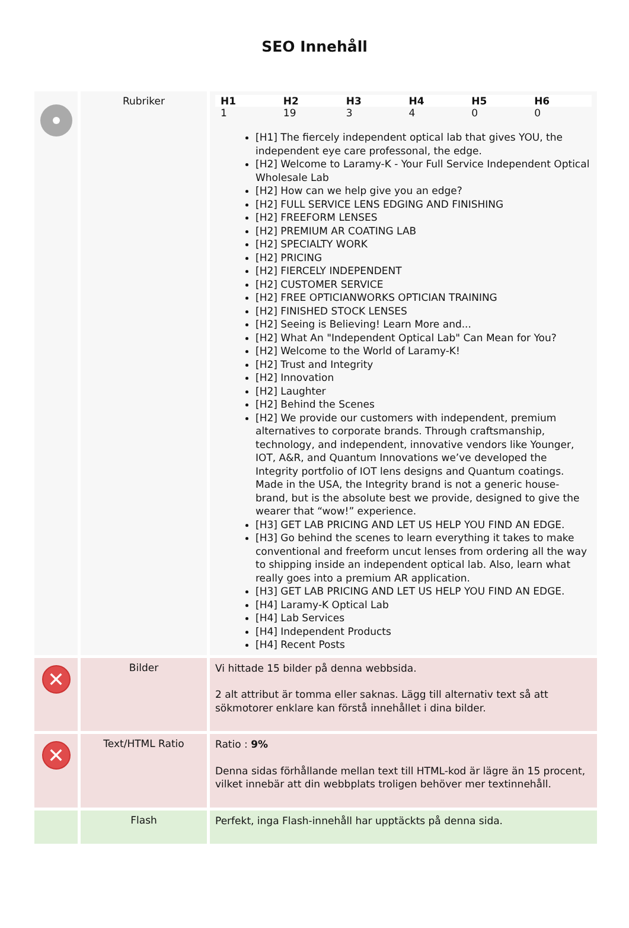SEO Innehåll
| | Rubriker | / H1 / H2 / H3 / H4 / H5 / H6 / / --- / --- / --- / --- / --- / --- / / 1 / 19 / 3 / 4 / 0 / 0 / [H1] The fiercely independent optical lab that gives YOU, the independent eye care professonal, the edge. [H2] Welcome to Laramy-K - Your Full Service Independent Optical Wholesale Lab [H2] How can we help give you an edge? [H2] FULL SERVICE LENS EDGING AND FINISHING [H2] FREEFORM LENSES [H2] PREMIUM AR COATING LAB [H2] SPECIALTY WORK [H2] PRICING [H2] FIERCELY INDEPENDENT [H2] CUSTOMER SERVICE [H2] FREE OPTICIANWORKS OPTICIAN TRAINING [H2] FINISHED STOCK LENSES [H2] Seeing is Believing! Learn More and... [H2] What An "Independent Optical Lab" Can Mean for You? [H2] Welcome to the World of Laramy-K! [H2] Trust and Integrity [H2] Innovation [H2] Laughter [H2] Behind the Scenes [H2] We provide our customers with independent, premium alternatives to corporate brands. Through craftsmanship, technology, and independent, innovative vendors like Younger, IOT, A&R, and Quantum Innovations we’ve developed the Integrity portfolio of IOT lens designs and Quantum coatings. Made in the USA, the Integrity brand is not a generic house-brand, but is the absolute best we provide, designed to give the wearer that “wow!” experience. [H3] GET LAB PRICING AND LET US HELP YOU FIND AN EDGE. [H3] Go behind the scenes to learn everything it takes to make conventional and freeform uncut lenses from ordering all the way to shipping inside an independent optical lab. Also, learn what really goes into a premium AR application. [H3] GET LAB PRICING AND LET US HELP YOU FIND AN EDGE. [H4] Laramy-K Optical Lab [H4] Lab Services [H4] Independent Products [H4] Recent Posts |
| ✕ | Bilder | Vi hittade 15 bilder på denna webbsida. 2 alt attribut är tomma eller saknas. Lägg till alternativ text så att sökmotorer enklare kan förstå innehållet i dina bilder. |
| ✕ | Text/HTML Ratio | Ratio : 9% Denna sidas förhållande mellan text till HTML-kod är lägre än 15 procent, vilket innebär att din webbplats troligen behöver mer textinnehåll. |
| | Flash | Perfekt, inga Flash-innehåll har upptäckts på denna sida. |